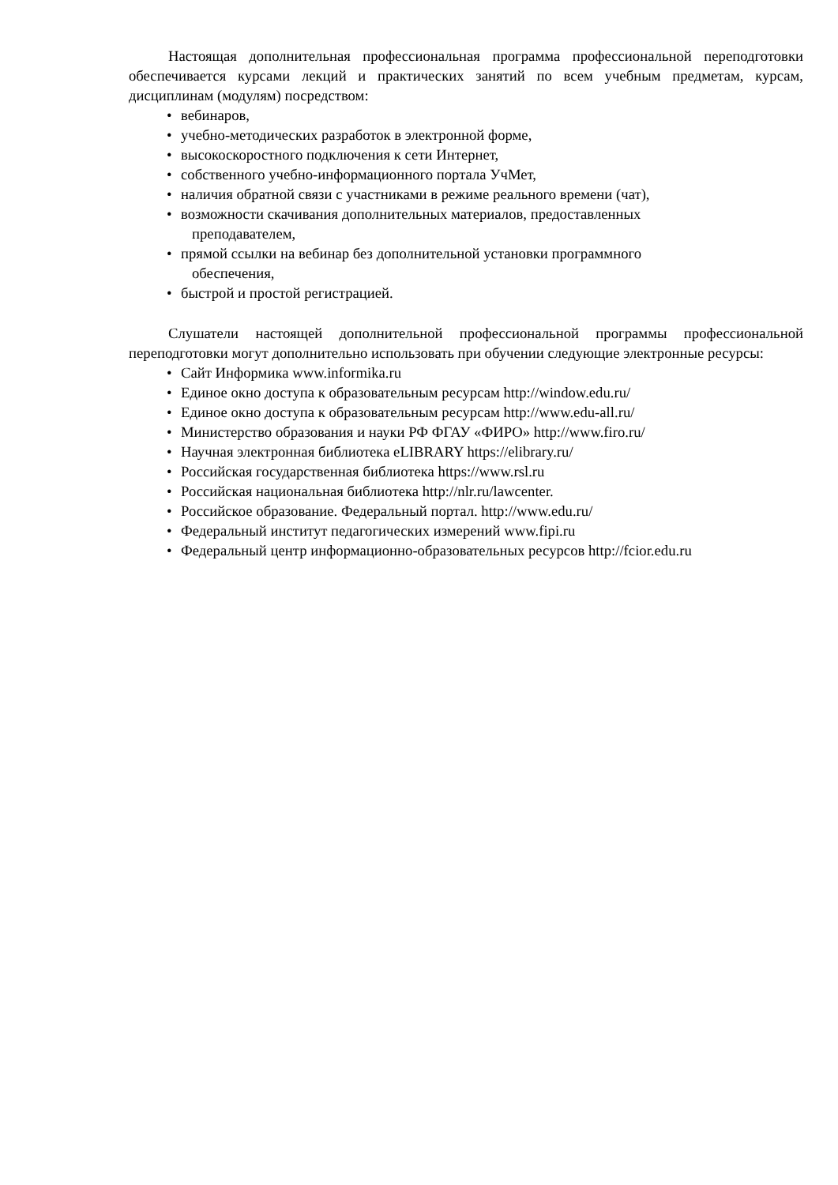Настоящая дополнительная профессиональная программа профессиональной переподготовки обеспечивается курсами лекций и практических занятий по всем учебным предметам, курсам, дисциплинам (модулям) посредством:
• вебинаров,
• учебно-методических разработок в электронной форме,
• высокоскоростного подключения к сети Интернет,
• собственного учебно-информационного портала УчМет,
• наличия обратной связи с участниками в режиме реального времени (чат),
• возможности скачивания дополнительных материалов, предоставленных
преподавателем,
• прямой ссылки на вебинар без дополнительной установки программного
обеспечения,
• быстрой и простой регистрацией.
Слушатели настоящей дополнительной профессиональной программы профессиональной переподготовки могут дополнительно использовать при обучении следующие электронные ресурсы:
• Сайт Информика www.informika.ru
• Единое окно доступа к образовательным ресурсам http://window.edu.ru/
• Единое окно доступа к образовательным ресурсам http://www.edu-all.ru/
• Министерство образования и науки РФ ФГАУ «ФИРО» http://www.firo.ru/
• Научная электронная библиотека eLIBRARY https://elibrary.ru/
• Российская государственная библиотека https://www.rsl.ru
• Российская национальная библиотека http://nlr.ru/lawcenter.
• Российское образование. Федеральный портал. http://www.edu.ru/
• Федеральный институт педагогических измерений www.fipi.ru
• Федеральный центр информационно-образовательных ресурсов http://fcior.edu.ru